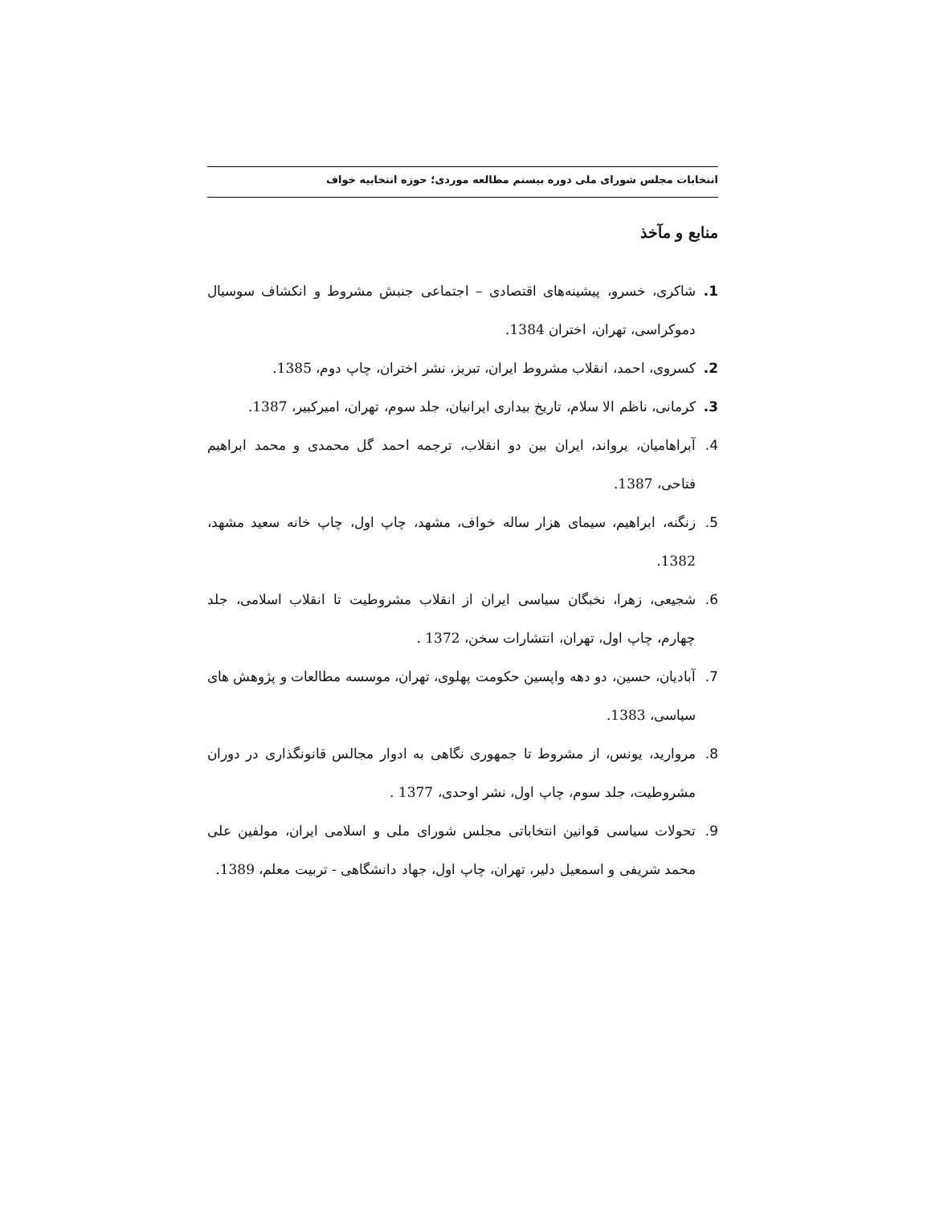انتخابات مجلس شورای ملی دوره بیستم مطالعه موردی؛ حوزه انتخابیه خواف
منابع و مآخذ
1. شاکری، خسرو، پیشینه‌های اقتصادی – اجتماعی جنبش مشروط و انکشاف سوسیال دموکراسی، تهران، اختران 1384.
2. کسروی، احمد، انقلاب مشروط ایران، تبریز، نشر اختران، چاپ دوم، 1385.
3. کرمانی، ناظم الا سلام، تاریخ بیداری ایرانیان، جلد سوم، تهران، امیرکبیر، 1387.
4. آبراهامیان، یرواند، ایران بین دو انقلاب، ترجمه احمد گل محمدی و محمد ابراهیم فتاحی، 1387.
5. زنگنه، ابراهیم، سیمای هزار ساله خواف، مشهد، چاپ اول، چاپ خانه سعید مشهد، 1382.
6. شجیعی، زهرا، نخبگان سیاسی ایران از انقلاب مشروطیت تا انقلاب اسلامی، جلد چهارم، چاپ اول، تهران، انتشارات سخن، 1372 .
7. آبادیان، حسین، دو دهه واپسین حکومت پهلوی، تهران، موسسه مطالعات و پژوهش های سیاسی، 1383.
8. مروارید، یونس، از مشروط تا جمهوری نگاهی به ادوار مجالس قانونگذاری در دوران مشروطیت، جلد سوم، چاپ اول، نشر اوحدی، 1377 .
9. تحولات سیاسی قوانین انتخاباتی مجلس شورای ملی و اسلامی ایران، مولفین علی محمد شریفی و اسمعیل دلیر، تهران، چاپ اول، جهاد دانشگاهی - تربیت معلم، 1389.